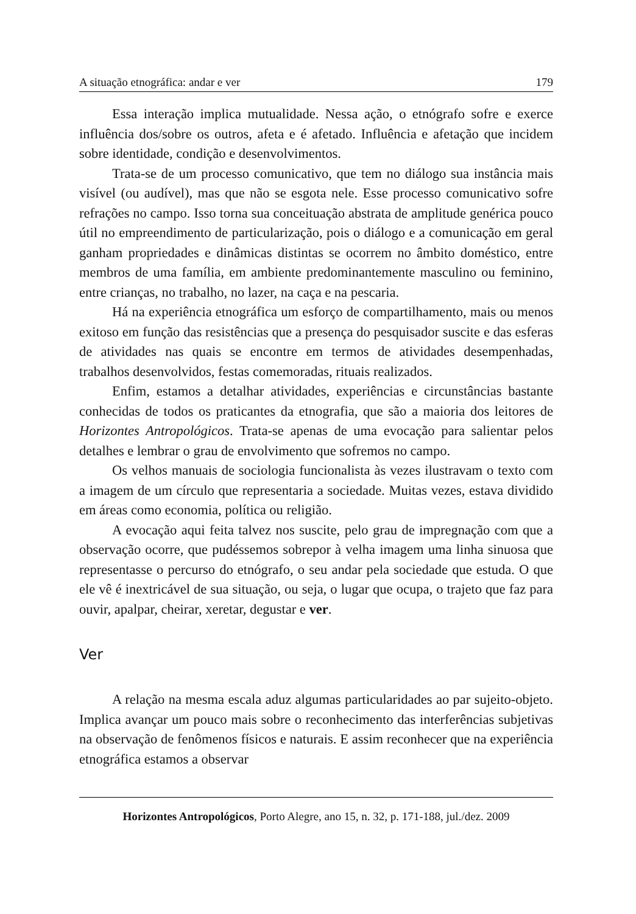A situação etnográfica: andar e ver 179
Essa interação implica mutualidade. Nessa ação, o etnógrafo sofre e exerce influência dos/sobre os outros, afeta e é afetado. Influência e afetação que incidem sobre identidade, condição e desenvolvimentos.
Trata-se de um processo comunicativo, que tem no diálogo sua instância mais visível (ou audível), mas que não se esgota nele. Esse processo comunicativo sofre refrações no campo. Isso torna sua conceituação abstrata de amplitude genérica pouco útil no empreendimento de particularização, pois o diálogo e a comunicação em geral ganham propriedades e dinâmicas distintas se ocorrem no âmbito doméstico, entre membros de uma família, em ambiente predominantemente masculino ou feminino, entre crianças, no trabalho, no lazer, na caça e na pescaria.
Há na experiência etnográfica um esforço de compartilhamento, mais ou menos exitoso em função das resistências que a presença do pesquisador suscite e das esferas de atividades nas quais se encontre em termos de atividades desempenhadas, trabalhos desenvolvidos, festas comemoradas, rituais realizados.
Enfim, estamos a detalhar atividades, experiências e circunstâncias bastante conhecidas de todos os praticantes da etnografia, que são a maioria dos leitores de Horizontes Antropológicos. Trata-se apenas de uma evocação para salientar pelos detalhes e lembrar o grau de envolvimento que sofremos no campo.
Os velhos manuais de sociologia funcionalista às vezes ilustravam o texto com a imagem de um círculo que representaria a sociedade. Muitas vezes, estava dividido em áreas como economia, política ou religião.
A evocação aqui feita talvez nos suscite, pelo grau de impregnação com que a observação ocorre, que pudéssemos sobrepor à velha imagem uma linha sinuosa que representasse o percurso do etnógrafo, o seu andar pela sociedade que estuda. O que ele vê é inextricável de sua situação, ou seja, o lugar que ocupa, o trajeto que faz para ouvir, apalpar, cheirar, xeretar, degustar e ver.
Ver
A relação na mesma escala aduz algumas particularidades ao par sujeito-objeto. Implica avançar um pouco mais sobre o reconhecimento das interferências subjetivas na observação de fenômenos físicos e naturais. E assim reconhecer que na experiência etnográfica estamos a observar
Horizontes Antropológicos, Porto Alegre, ano 15, n. 32, p. 171-188, jul./dez. 2009